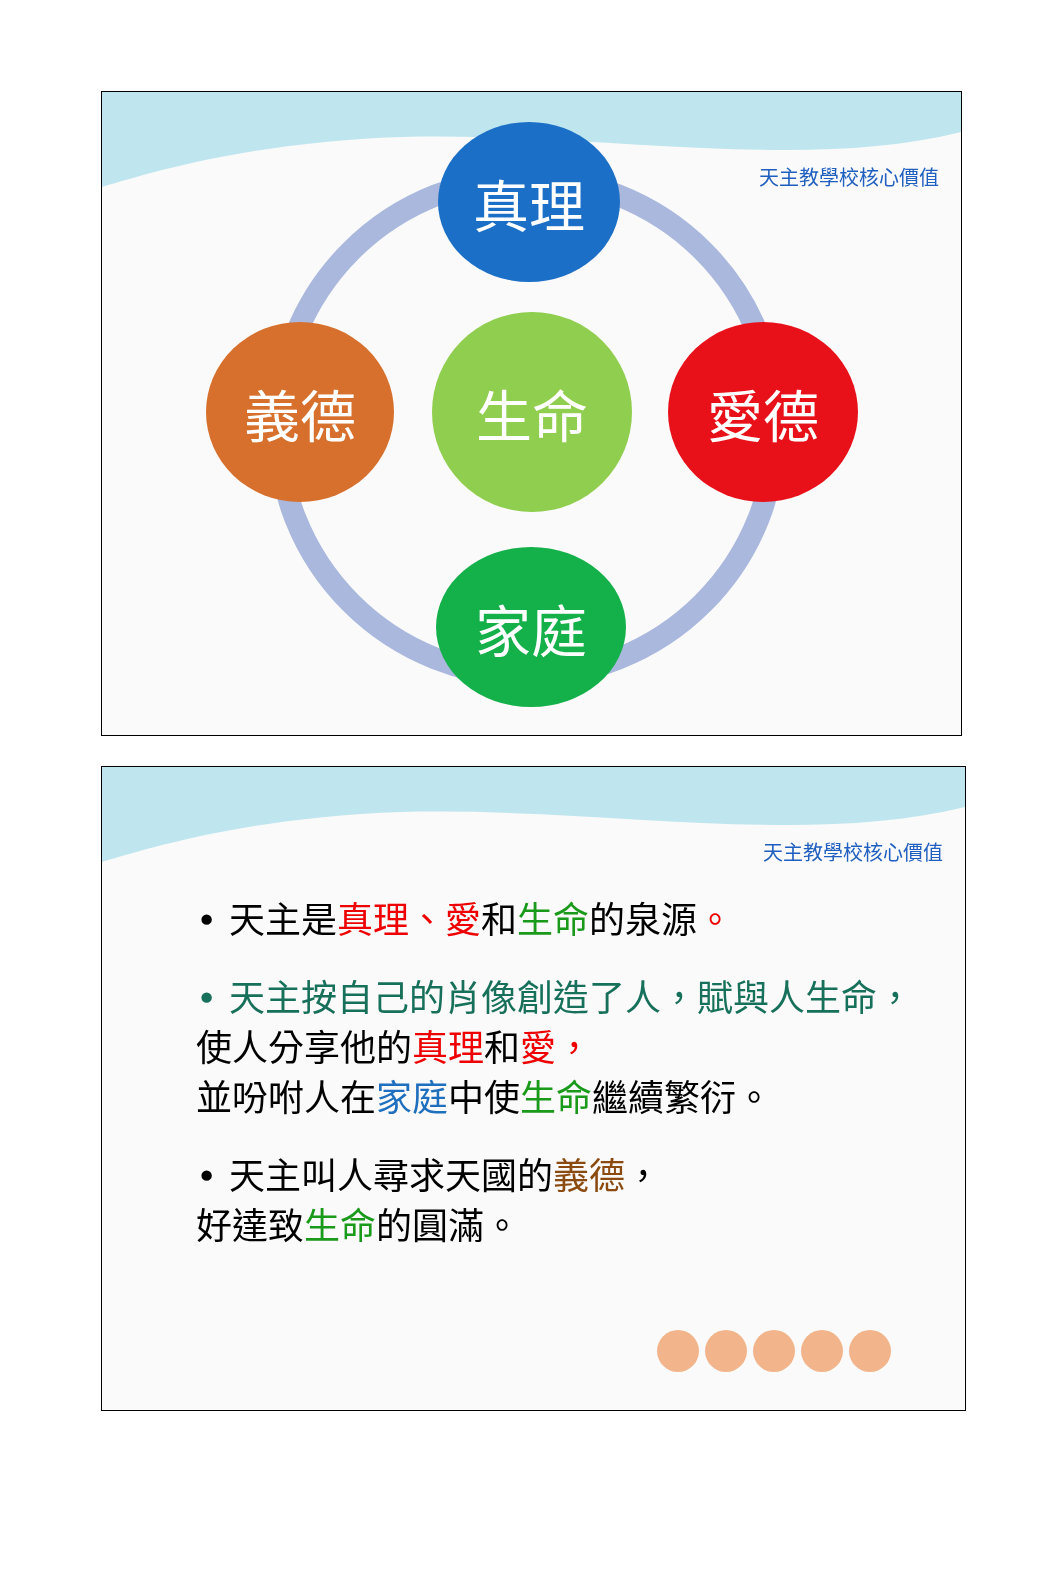天主教學校核心價值
真理
生命
義德 愛德
家庭
天主教學校核心價值
• 天主是真理、愛和生命的泉源。
• 天主按自己的肖像創造了人，賦與人生命，
使人分享他的真理和愛，
並吩咐人在家庭中使生命繼續繁衍。
• 天主叫人尋求天國的義德，
好達致生命的圓滿。